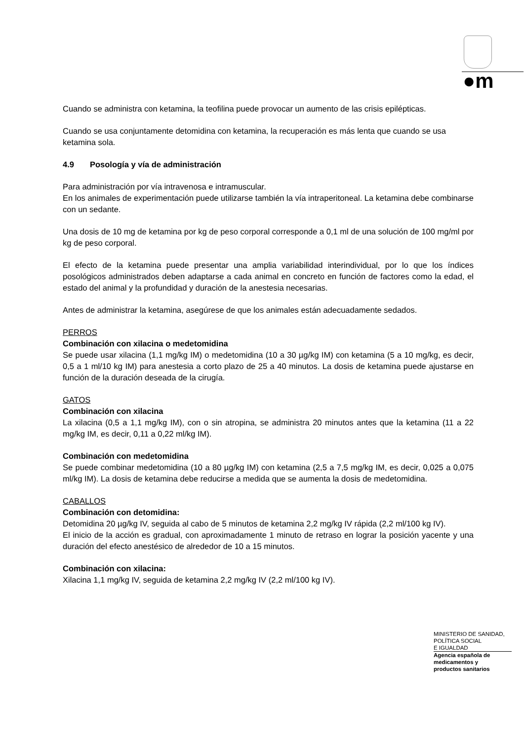●m
Cuando se administra con ketamina, la teofilina puede provocar un aumento de las crisis epilépticas.
Cuando se usa conjuntamente detomidina con ketamina, la recuperación es más lenta que cuando se usa ketamina sola.
4.9 Posología y vía de administración
Para administración por vía intravenosa e intramuscular.
En los animales de experimentación puede utilizarse también la vía intraperitoneal. La ketamina debe combinarse con un sedante.
Una dosis de 10 mg de ketamina por kg de peso corporal corresponde a 0,1 ml de una solución de 100 mg/ml por kg de peso corporal.
El efecto de la ketamina puede presentar una amplia variabilidad interindividual, por lo que los índices posológicos administrados deben adaptarse a cada animal en concreto en función de factores como la edad, el estado del animal y la profundidad y duración de la anestesia necesarias.
Antes de administrar la ketamina, asegúrese de que los animales están adecuadamente sedados.
PERROS
Combinación con xilacina o medetomidina
Se puede usar xilacina (1,1 mg/kg IM) o medetomidina (10 a 30 µg/kg IM) con ketamina (5 a 10 mg/kg, es decir, 0,5 a 1 ml/10 kg IM) para anestesia a corto plazo de 25 a 40 minutos. La dosis de ketamina puede ajustarse en función de la duración deseada de la cirugía.
GATOS
Combinación con xilacina
La xilacina (0,5 a 1,1 mg/kg IM), con o sin atropina, se administra 20 minutos antes que la ketamina (11 a 22 mg/kg IM, es decir, 0,11 a 0,22 ml/kg IM).
Combinación con medetomidina
Se puede combinar medetomidina (10 a 80 µg/kg IM) con ketamina (2,5 a 7,5 mg/kg IM, es decir, 0,025 a 0,075 ml/kg IM). La dosis de ketamina debe reducirse a medida que se aumenta la dosis de medetomidina.
CABALLOS
Combinación con detomidina:
Detomidina 20 µg/kg IV, seguida al cabo de 5 minutos de ketamina 2,2 mg/kg IV rápida (2,2 ml/100 kg IV).
El inicio de la acción es gradual, con aproximadamente 1 minuto de retraso en lograr la posición yacente y una duración del efecto anestésico de alrededor de 10 a 15 minutos.
Combinación con xilacina:
Xilacina 1,1 mg/kg IV, seguida de ketamina 2,2 mg/kg IV (2,2 ml/100 kg IV).
MINISTERIO DE SANIDAD,
POLÍTICA SOCIAL
E IGUALDAD
Agencia española de
medicamentos y
productos sanitarios